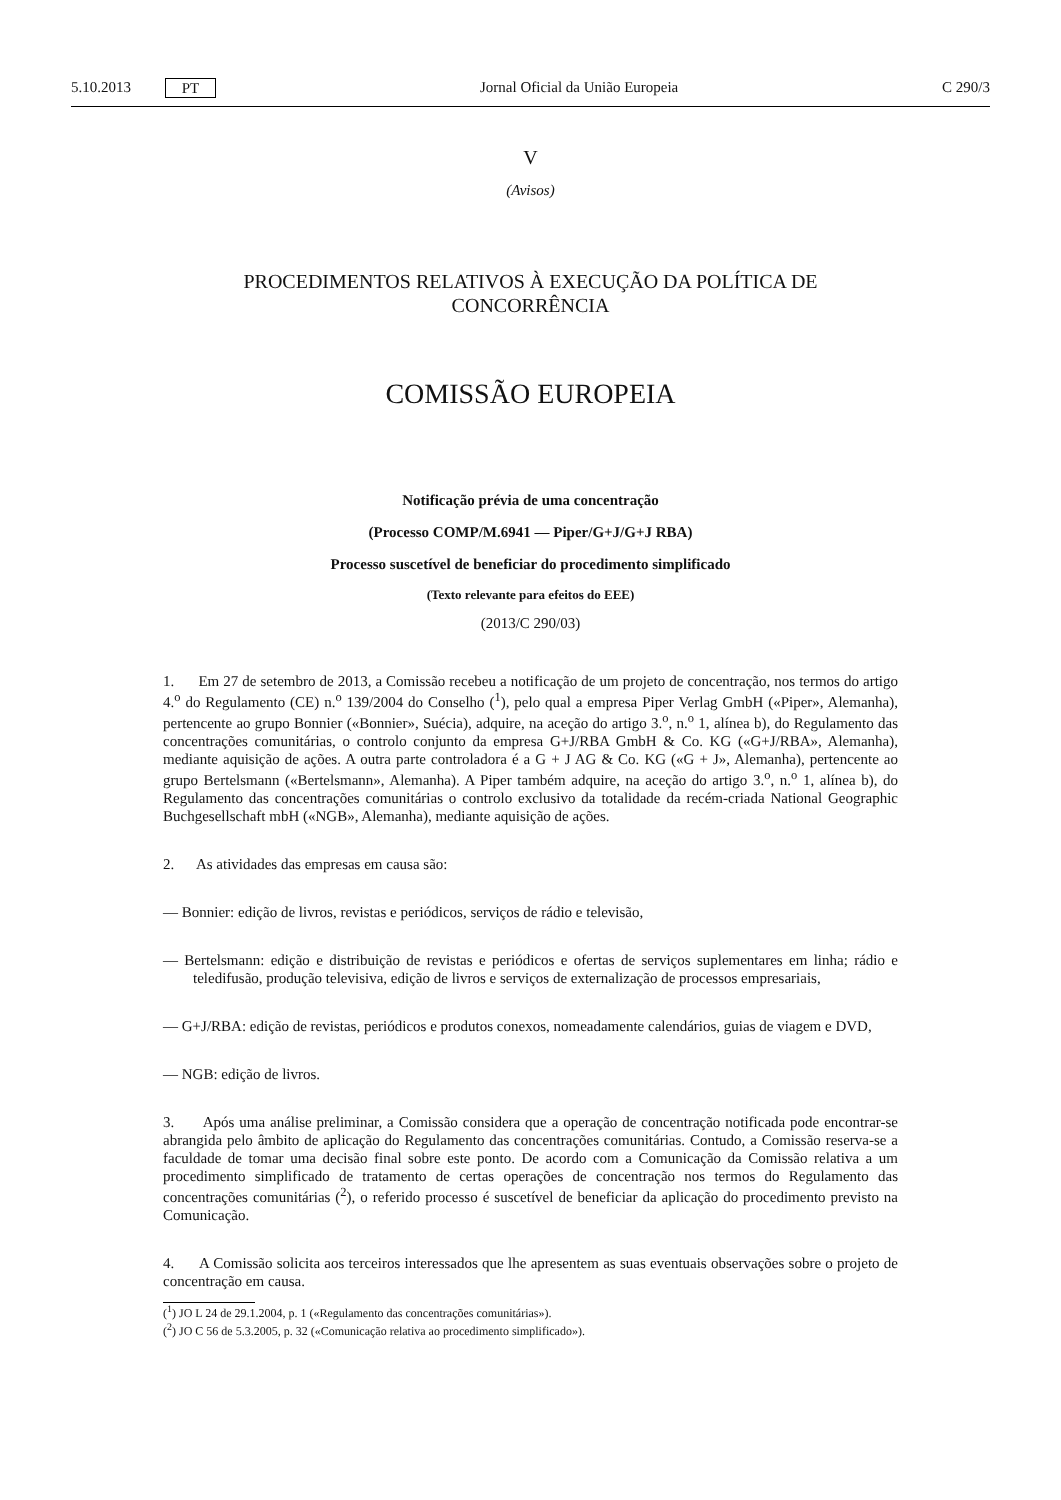5.10.2013 PT Jornal Oficial da União Europeia C 290/3
V
(Avisos)
PROCEDIMENTOS RELATIVOS À EXECUÇÃO DA POLÍTICA DE
CONCORRÊNCIA
COMISSÃO EUROPEIA
Notificação prévia de uma concentração
(Processo COMP/M.6941 — Piper/G+J/G+J RBA)
Processo suscetível de beneficiar do procedimento simplificado
(Texto relevante para efeitos do EEE)
(2013/C 290/03)
1. Em 27 de setembro de 2013, a Comissão recebeu a notificação de um projeto de concentração, nos termos do artigo 4.<sup>o</sup> do Regulamento (CE) n.<sup>o</sup> 139/2004 do Conselho (<sup>1</sup>), pelo qual a empresa Piper Verlag GmbH («Piper», Alemanha), pertencente ao grupo Bonnier («Bonnier», Suécia), adquire, na aceção do artigo 3.<sup>o</sup>, n.<sup>o</sup> 1, alínea b), do Regulamento das concentrações comunitárias, o controlo conjunto da empresa G+J/RBA GmbH & Co. KG («G+J/RBA», Alemanha), mediante aquisição de ações. A outra parte controladora é a G + J AG & Co. KG («G + J», Alemanha), pertencente ao grupo Bertelsmann («Bertelsmann», Alemanha). A Piper também adquire, na aceção do artigo 3.<sup>o</sup>, n.<sup>o</sup> 1, alínea b), do Regulamento das concentrações comunitárias o controlo exclusivo da totalidade da recém-criada National Geographic Buchgesellschaft mbH («NGB», Alemanha), mediante aquisição de ações.
2. As atividades das empresas em causa são:
— Bonnier: edição de livros, revistas e periódicos, serviços de rádio e televisão,
— Bertelsmann: edição e distribuição de revistas e periódicos e ofertas de serviços suplementares em linha; rádio e teledifusão, produção televisiva, edição de livros e serviços de externalização de processos empresariais,
— G+J/RBA: edição de revistas, periódicos e produtos conexos, nomeadamente calendários, guias de viagem e DVD,
— NGB: edição de livros.
3. Após uma análise preliminar, a Comissão considera que a operação de concentração notificada pode encontrar-se abrangida pelo âmbito de aplicação do Regulamento das concentrações comunitárias. Contudo, a Comissão reserva-se a faculdade de tomar uma decisão final sobre este ponto. De acordo com a Comunicação da Comissão relativa a um procedimento simplificado de tratamento de certas operações de concentração nos termos do Regulamento das concentrações comunitárias (<sup>2</sup>), o referido processo é suscetível de beneficiar da aplicação do procedimento previsto na Comunicação.
4. A Comissão solicita aos terceiros interessados que lhe apresentem as suas eventuais observações sobre o projeto de concentração em causa.
(<sup>1</sup>) JO L 24 de 29.1.2004, p. 1 («Regulamento das concentrações comunitárias»).
(<sup>2</sup>) JO C 56 de 5.3.2005, p. 32 («Comunicação relativa ao procedimento simplificado»).